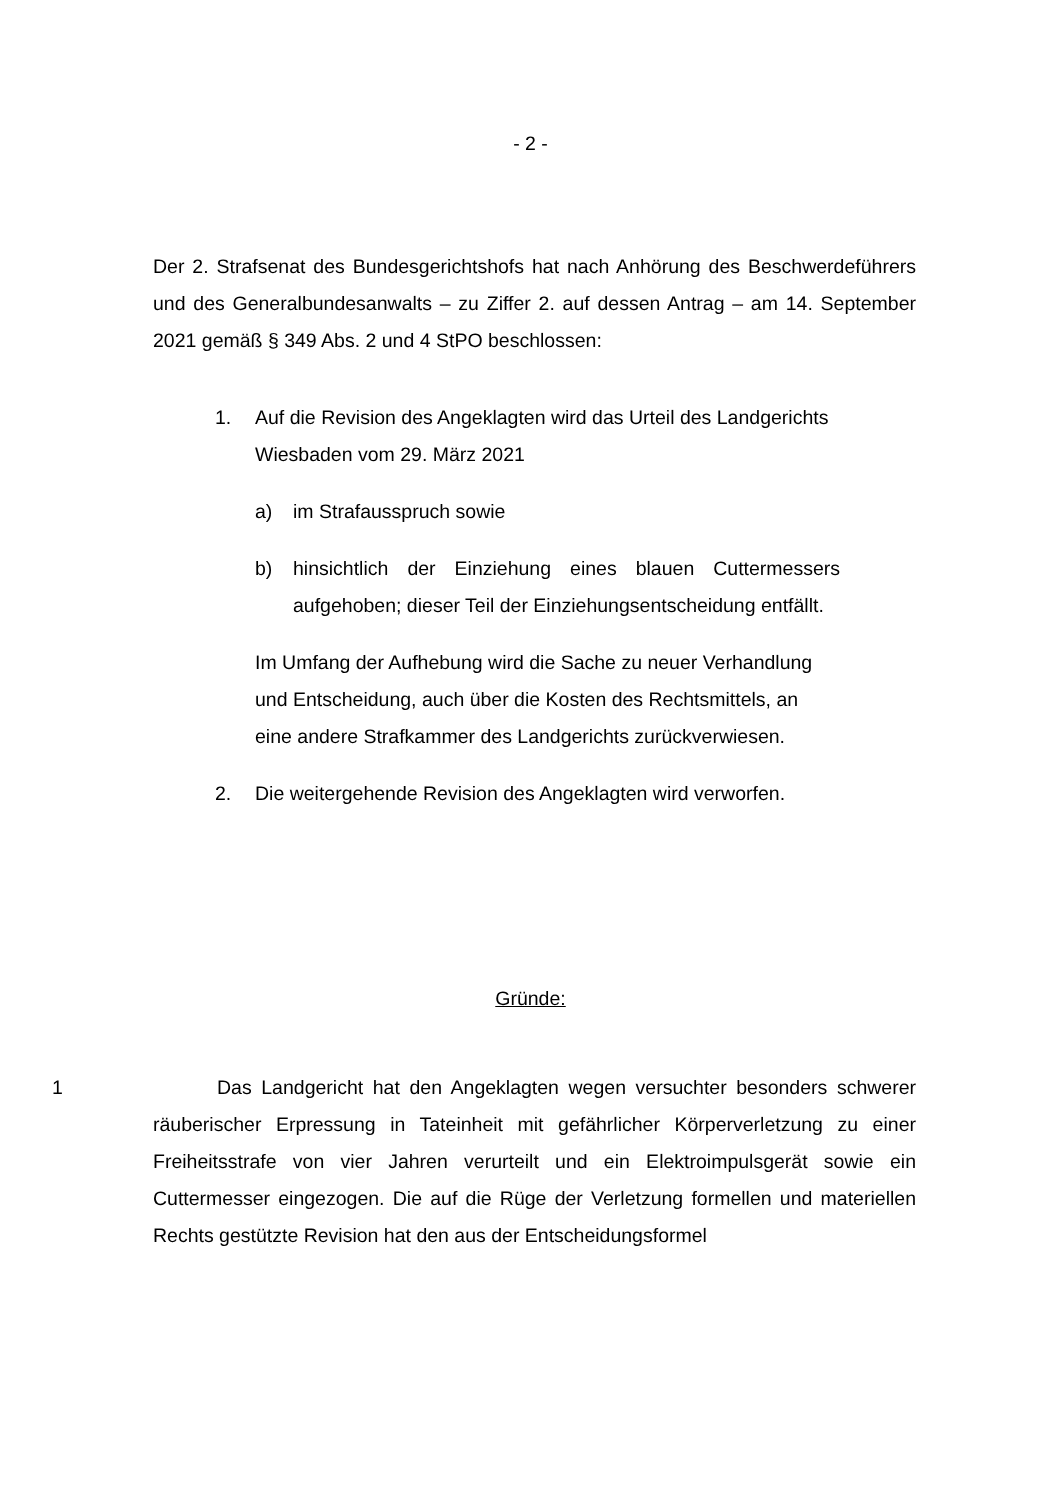- 2 -
Der 2. Strafsenat des Bundesgerichtshofs hat nach Anhörung des Beschwerde­führers und des Generalbundesanwalts – zu Ziffer 2. auf dessen Antrag – am 14. September 2021 gemäß § 349 Abs. 2 und 4 StPO beschlossen:
1. Auf die Revision des Angeklagten wird das Urteil des Landge­richts Wiesbaden vom 29. März 2021
a) im Strafausspruch sowie
b) hinsichtlich der Einziehung eines blauen Cuttermessers aufgehoben; dieser Teil der Einziehungsentscheidung entfällt.
Im Umfang der Aufhebung wird die Sache zu neuer Verhand­lung und Entscheidung, auch über die Kosten des Rechtsmit­tels, an eine andere Strafkammer des Landgerichts zurückver­wiesen.
2. Die weitergehende Revision des Angeklagten wird verworfen.
Gründe:
1 Das Landgericht hat den Angeklagten wegen versuchter besonders schwerer räuberischer Erpressung in Tateinheit mit gefährlicher Körperverlet­zung zu einer Freiheitsstrafe von vier Jahren verurteilt und ein Elektroimpulsgerät sowie ein Cuttermesser eingezogen. Die auf die Rüge der Verletzung formellen und materiellen Rechts gestützte Revision hat den aus der Entscheidungsformel